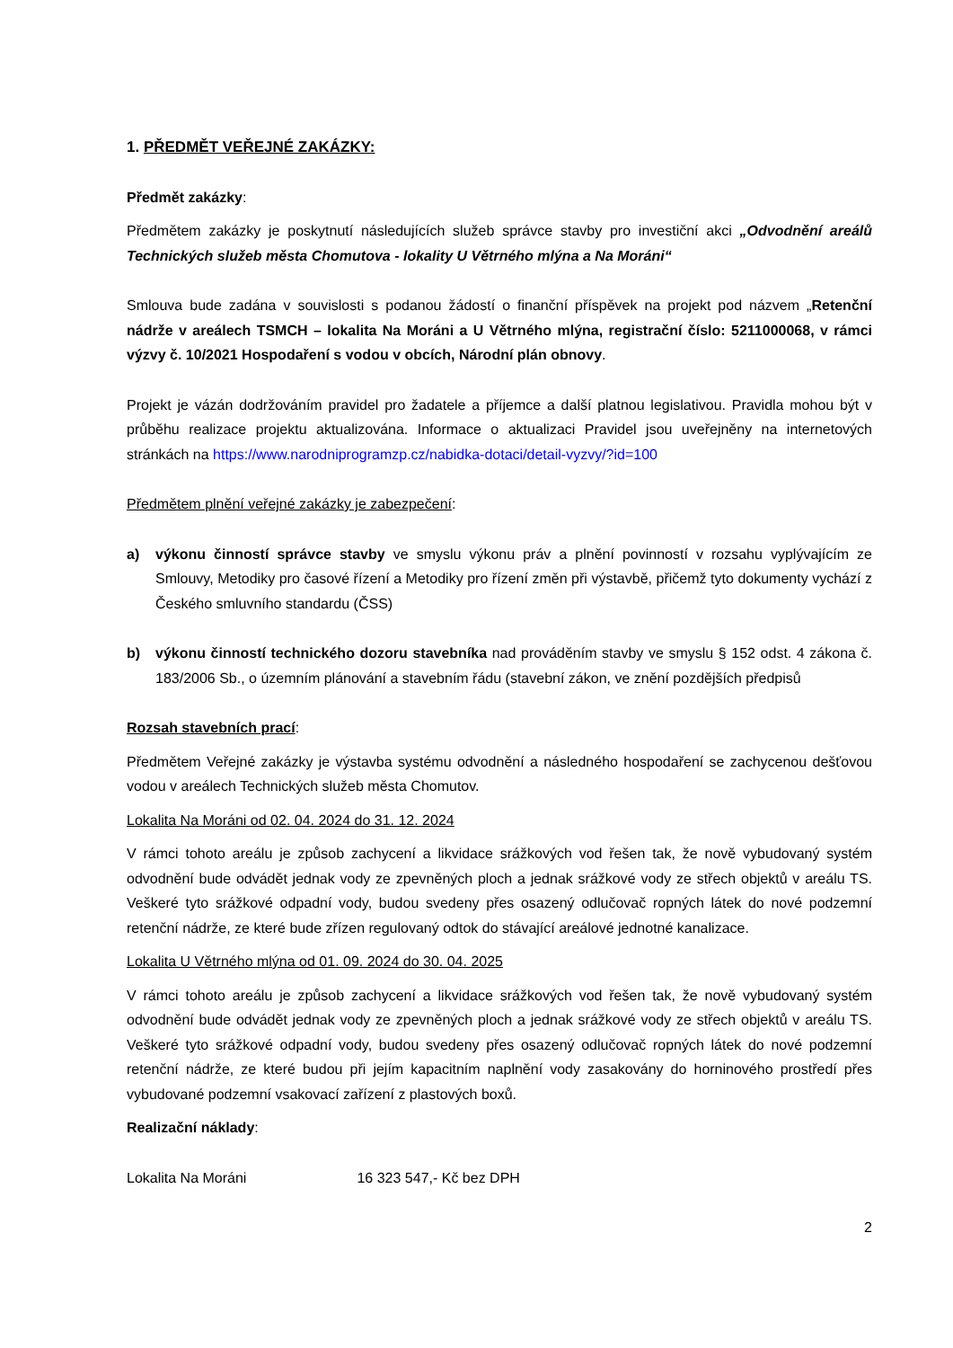1. PŘEDMĚT VEŘEJNÉ ZAKÁZKY:
Předmět zakázky:
Předmětem zakázky je poskytnutí následujících služeb správce stavby pro investiční akci „Odvodnění areálů Technických služeb města Chomutova - lokality U Větrného mlýna a Na Moráni“
Smlouva bude zadána v souvislosti s podanou žádostí o finanční příspěvek na projekt pod názvem „Retenční nádrže v areálech TSMCH – lokalita Na Moráni a U Větrného mlýna, registrační číslo: 5211000068, v rámci výzvy č. 10/2021 Hospodaření s vodou v obcích, Národní plán obnovy.
Projekt je vázán dodržováním pravidel pro žadatele a příjemce a další platnou legislativou. Pravidla mohou být v průběhu realizace projektu aktualizována. Informace o aktualizaci Pravidel jsou uveřejněny na internetových stránkách na https://www.narodniprogramzp.cz/nabidka-dotaci/detail-vyzvy/?id=100
Předmětem plnění veřejné zakázky je zabezpečení:
a) výkonu činností správce stavby ve smyslu výkonu práv a plnění povinností v rozsahu vyplývajícím ze Smlouvy, Metodiky pro časové řízení a Metodiky pro řízení změn při výstavbě, přičemž tyto dokumenty vychází z Českého smluvního standardu (ČSS)
b) výkonu činností technického dozoru stavebníka nad prováděním stavby ve smyslu § 152 odst. 4 zákona č. 183/2006 Sb., o územním plánování a stavebním řádu (stavební zákon, ve znění pozdějších předpisů
Rozsah stavebních prací:
Předmětem Veřejné zakázky je výstavba systému odvodnění a následného hospodaření se zachycenou dešťovou vodou v areálech Technických služeb města Chomutov.
Lokalita Na Moráni od 02. 04. 2024 do 31. 12. 2024
V rámci tohoto areálu je způsob zachycení a likvidace srážkových vod řešen tak, že nově vybudovaný systém odvodnění bude odvádět jednak vody ze zpevněných ploch a jednak srážkové vody ze střech objektů v areálu TS. Veškeré tyto srážkové odpadní vody, budou svedeny přes osazený odlučovač ropných látek do nové podzemní retenční nádrže, ze které bude zřízen regulovaný odtok do stávající areálové jednotné kanalizace.
Lokalita U Větrného mlýna od 01. 09. 2024 do 30. 04. 2025
V rámci tohoto areálu je způsob zachycení a likvidace srážkových vod řešen tak, že nově vybudovaný systém odvodnění bude odvádět jednak vody ze zpevněných ploch a jednak srážkové vody ze střech objektů v areálu TS. Veškeré tyto srážkové odpadní vody, budou svedeny přes osazený odlučovač ropných látek do nové podzemní retenční nádrže, ze které budou při jejím kapacitním naplnění vody zasakovány do horninového prostředí přes vybudované podzemní vsakovací zařízení z plastových boxů.
Realizační náklady:
Lokalita Na Moráni 16 323 547,- Kč bez DPH
2